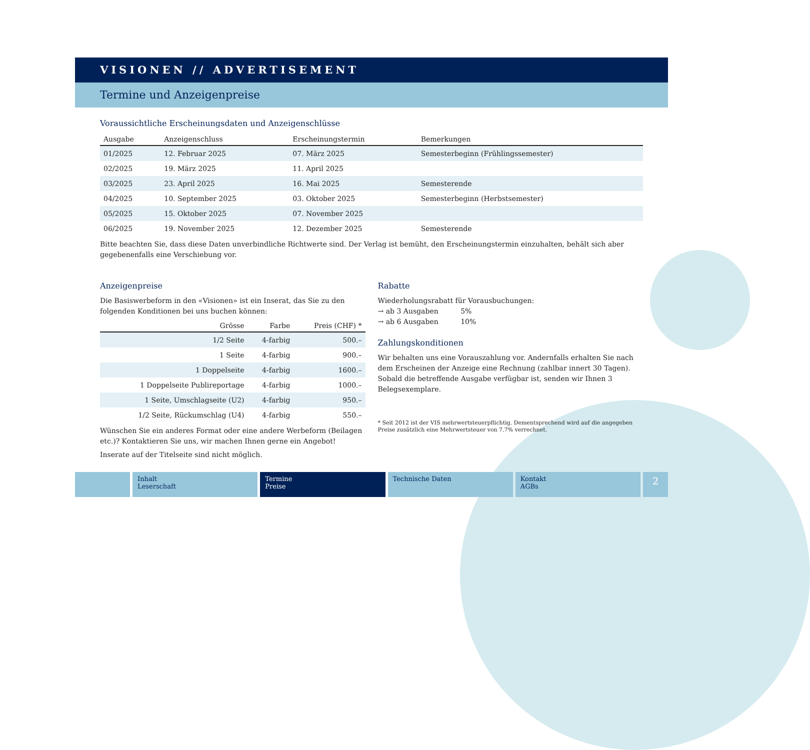VISIONEN // ADVERTISEMENT
Termine und Anzeigenpreise
Voraussichtliche Erscheinungsdaten und Anzeigenschlüsse
| Ausgabe | Anzeigenschluss | Erscheinungstermin | Bemerkungen |
| --- | --- | --- | --- |
| 01/2025 | 12. Februar 2025 | 07. März 2025 | Semesterbeginn (Frühlingssemester) |
| 02/2025 | 19. März 2025 | 11. April 2025 | |
| 03/2025 | 23. April 2025 | 16. Mai 2025 | Semesterende |
| 04/2025 | 10. September 2025 | 03. Oktober 2025 | Semesterbeginn (Herbstsemester) |
| 05/2025 | 15. Oktober 2025 | 07. November 2025 | |
| 06/2025 | 19. November 2025 | 12. Dezember 2025 | Semesterende |
Bitte beachten Sie, dass diese Daten unverbindliche Richtwerte sind. Der Verlag ist bemüht, den Erscheinungstermin einzuhalten, behält sich aber gegebenenfalls eine Verschiebung vor.
Anzeigenpreise
Die Basiswerbeform in den «Visionen» ist ein Inserat, das Sie zu den folgenden Konditionen bei uns buchen können:
| Grösse | Farbe | Preis (CHF) * |
| --- | --- | --- |
| 1/2 Seite | 4-farbig | 500.– |
| 1 Seite | 4-farbig | 900.– |
| 1 Doppelseite | 4-farbig | 1600.– |
| 1 Doppelseite Publireportage | 4-farbig | 1000.– |
| 1 Seite, Umschlagseite (U2) | 4-farbig | 950.– |
| 1/2 Seite, Rückumschlag (U4) | 4-farbig | 550.– |
Wünschen Sie ein anderes Format oder eine andere Werbeform (Beilagen etc.)? Kontaktieren Sie uns, wir machen Ihnen gerne ein Angebot!
Inserate auf der Titelseite sind nicht möglich.
Rabatte
Wiederholungsrabatt für Vorausbuchungen:
→ ab 3 Ausgaben 5%
→ ab 6 Ausgaben 10%
Zahlungskonditionen
Wir behalten uns eine Vorauszahlung vor. Andernfalls erhalten Sie nach dem Erscheinen der Anzeige eine Rechnung (zahlbar innert 30 Tagen). Sobald die betreffende Ausgabe verfügbar ist, senden wir Ihnen 3 Belegsexemplare.
* Seit 2012 ist der VIS mehrwertsteuerpflichtig. Dementsprechend wird auf die angegeben Preise zusätzlich eine Mehrwertsteuer von 7.7% verrechnet.
Inhalt
Leserschaft
Termine
Preise
Technische Daten Kontakt
AGBs
2